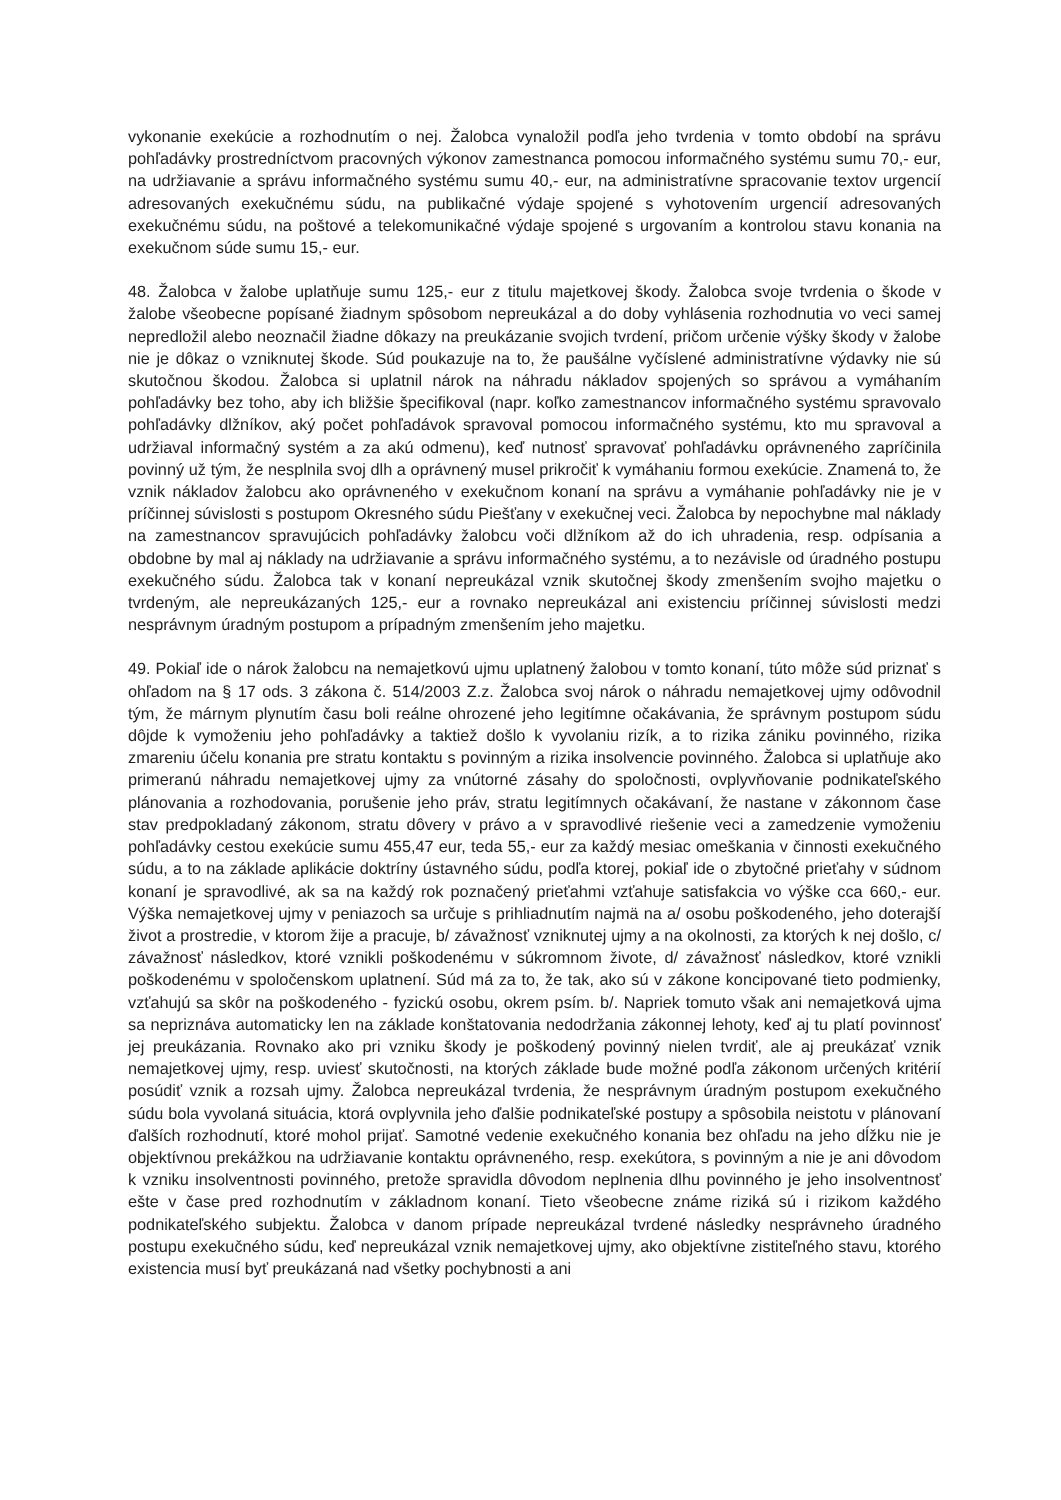vykonanie exekúcie a rozhodnutím o nej. Žalobca vynaložil podľa jeho tvrdenia v tomto období na správu pohľadávky prostredníctvom pracovných výkonov zamestnanca pomocou informačného systému sumu 70,- eur, na udržiavanie a správu informačného systému sumu 40,- eur, na administratívne spracovanie textov urgencií adresovaných exekučnému súdu, na publikačné výdaje spojené s vyhotovením urgencií adresovaných exekučnému súdu, na poštové a telekomunikačné výdaje spojené s urgovaním a kontrolou stavu konania na exekučnom súde sumu 15,- eur.
48. Žalobca v žalobe uplatňuje sumu 125,- eur z titulu majetkovej škody. Žalobca svoje tvrdenia o škode v žalobe všeobecne popísané žiadnym spôsobom nepreukázal a do doby vyhlásenia rozhodnutia vo veci samej nepredložil alebo neoznačil žiadne dôkazy na preukázanie svojich tvrdení, pričom určenie výšky škody v žalobe nie je dôkaz o vzniknutej škode. Súd poukazuje na to, že paušálne vyčíslené administratívne výdavky nie sú skutočnou škodou. Žalobca si uplatnil nárok na náhradu nákladov spojených so správou a vymáhaním pohľadávky bez toho, aby ich bližšie špecifikoval (napr. koľko zamestnancov informačného systému spravovalo pohľadávky dlžníkov, aký počet pohľadávok spravoval pomocou informačného systému, kto mu spravoval a udržiaval informačný systém a za akú odmenu), keď nutnosť spravovať pohľadávku oprávneného zapríčinila povinný už tým, že nesplnila svoj dlh a oprávnený musel prikročiť k vymáhaniu formou exekúcie. Znamená to, že vznik nákladov žalobcu ako oprávneného v exekučnom konaní na správu a vymáhanie pohľadávky nie je v príčinnej súvislosti s postupom Okresného súdu Piešťany v exekučnej veci. Žalobca by nepochybne mal náklady na zamestnancov spravujúcich pohľadávky žalobcu voči dlžníkom až do ich uhradenia, resp. odpísania a obdobne by mal aj náklady na udržiavanie a správu informačného systému, a to nezávisle od úradného postupu exekučného súdu. Žalobca tak v konaní nepreukázal vznik skutočnej škody zmenšením svojho majetku o tvrdeným, ale nepreukázaných 125,- eur a rovnako nepreukázal ani existenciu príčinnej súvislosti medzi nesprávnym úradným postupom a prípadným zmenšením jeho majetku.
49. Pokiaľ ide o nárok žalobcu na nemajetkovú ujmu uplatnený žalobou v tomto konaní, túto môže súd priznať s ohľadom na § 17 ods. 3 zákona č. 514/2003 Z.z. Žalobca svoj nárok o náhradu nemajetkovej ujmy odôvodnil tým, že márnym plynutím času boli reálne ohrozené jeho legitímne očakávania, že správnym postupom súdu dôjde k vymoženiu jeho pohľadávky a taktiež došlo k vyvolaniu rizík, a to rizika zániku povinného, rizika zmareniu účelu konania pre stratu kontaktu s povinným a rizika insolvencie povinného. Žalobca si uplatňuje ako primeranú náhradu nemajetkovej ujmy za vnútorné zásahy do spoločnosti, ovplyvňovanie podnikateľského plánovania a rozhodovania, porušenie jeho práv, stratu legitímnych očakávaní, že nastane v zákonnom čase stav predpokladaný zákonom, stratu dôvery v právo a v spravodlivé riešenie veci a zamedzenie vymoženiu pohľadávky cestou exekúcie sumu 455,47 eur, teda 55,- eur za každý mesiac omeškania v činnosti exekučného súdu, a to na základe aplikácie doktríny ústavného súdu, podľa ktorej, pokiaľ ide o zbytočné prieťahy v súdnom konaní je spravodlivé, ak sa na každý rok poznačený prieťahmi vzťahuje satisfakcia vo výške cca 660,- eur. Výška nemajetkovej ujmy v peniazoch sa určuje s prihliadnutím najmä na a/ osobu poškodeného, jeho doterajší život a prostredie, v ktorom žije a pracuje, b/ závažnosť vzniknutej ujmy a na okolnosti, za ktorých k nej došlo, c/ závažnosť následkov, ktoré vznikli poškodenému v súkromnom živote, d/ závažnosť následkov, ktoré vznikli poškodenému v spoločenskom uplatnení. Súd má za to, že tak, ako sú v zákone koncipované tieto podmienky, vzťahujú sa skôr na poškodeného - fyzickú osobu, okrem psím. b/. Napriek tomuto však ani nemajetková ujma sa nepriznáva automaticky len na základe konštatovania nedodržania zákonnej lehoty, keď aj tu platí povinnosť jej preukázania. Rovnako ako pri vzniku škody je poškodený povinný nielen tvrdiť, ale aj preukázať vznik nemajetkovej ujmy, resp. uviesť skutočnosti, na ktorých základe bude možné podľa zákonom určených kritérií posúdiť vznik a rozsah ujmy. Žalobca nepreukázal tvrdenia, že nesprávnym úradným postupom exekučného súdu bola vyvolaná situácia, ktorá ovplyvnila jeho ďalšie podnikateľské postupy a spôsobila neistotu v plánovaní ďalších rozhodnutí, ktoré mohol prijať. Samotné vedenie exekučného konania bez ohľadu na jeho dĺžku nie je objektívnou prekážkou na udržiavanie kontaktu oprávneného, resp. exekútora, s povinným a nie je ani dôvodom k vzniku insolventnosti povinného, pretože spravidla dôvodom neplnenia dlhu povinného je jeho insolventnosť ešte v čase pred rozhodnutím v základnom konaní. Tieto všeobecne známe riziká sú i rizikom každého podnikateľského subjektu. Žalobca v danom prípade nepreukázal tvrdené následky nesprávneho úradného postupu exekučného súdu, keď nepreukázal vznik nemajetkovej ujmy, ako objektívne zistiteľného stavu, ktorého existencia musí byť preukázaná nad všetky pochybnosti a ani